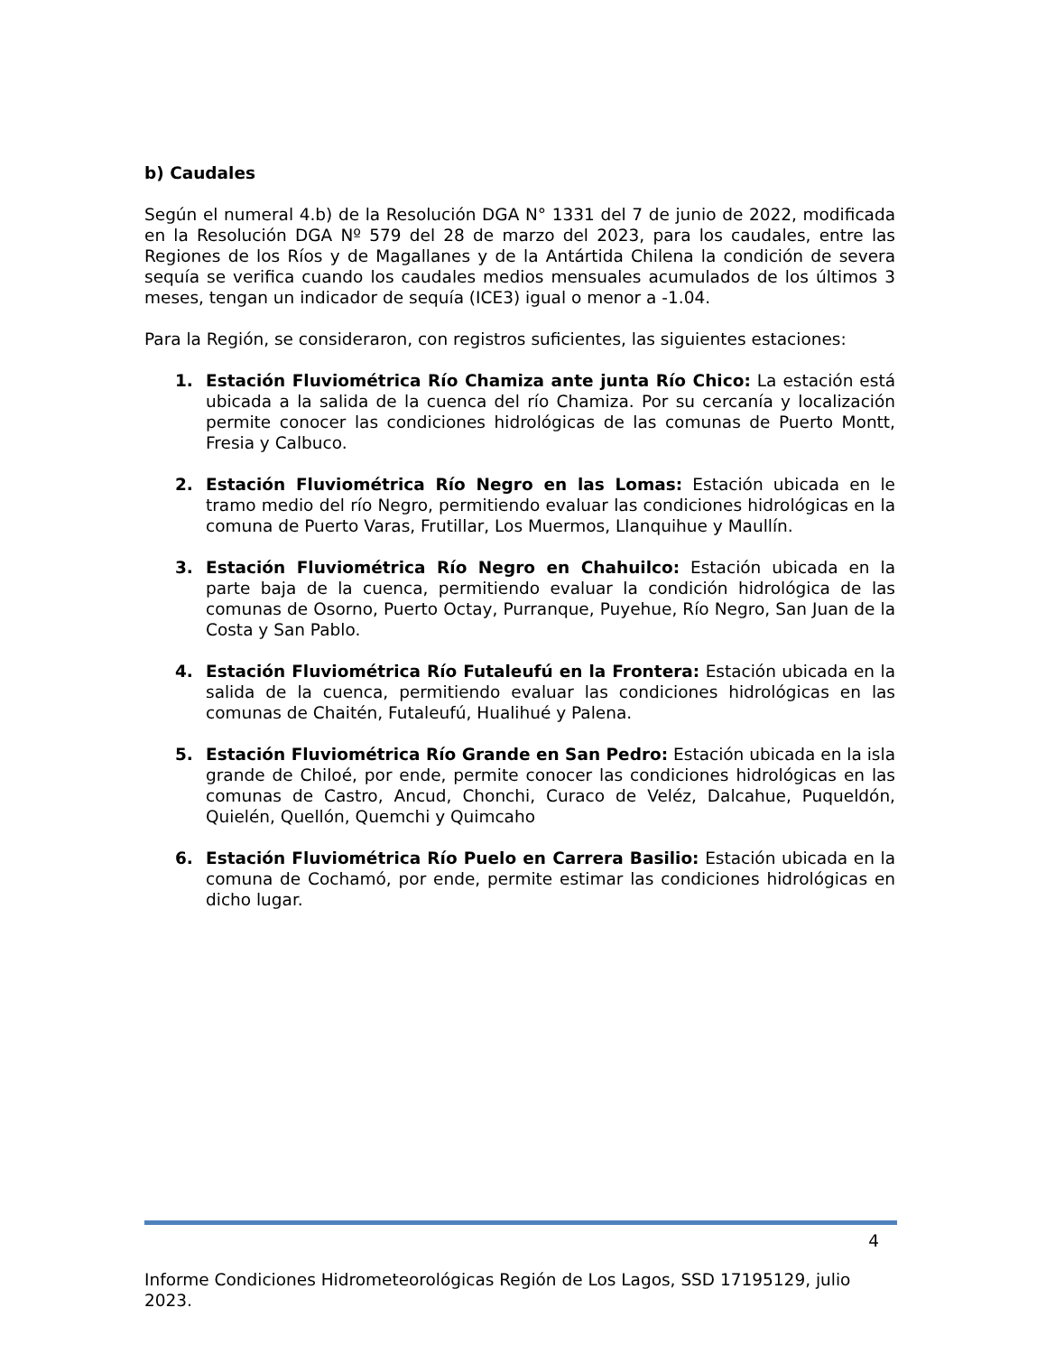b) Caudales
Según el numeral 4.b) de la Resolución DGA N° 1331 del 7 de junio de 2022, modificada en la Resolución DGA Nº 579 del 28 de marzo del 2023, para los caudales, entre las Regiones de los Ríos y de Magallanes y de la Antártida Chilena la condición de severa sequía se verifica cuando los caudales medios mensuales acumulados de los últimos 3 meses, tengan un indicador de sequía (ICE3) igual o menor a -1.04.
Para la Región, se consideraron, con registros suficientes, las siguientes estaciones:
1. Estación Fluviométrica Río Chamiza ante junta Río Chico: La estación está ubicada a la salida de la cuenca del río Chamiza. Por su cercanía y localización permite conocer las condiciones hidrológicas de las comunas de Puerto Montt, Fresia y Calbuco.
2. Estación Fluviométrica Río Negro en las Lomas: Estación ubicada en le tramo medio del río Negro, permitiendo evaluar las condiciones hidrológicas en la comuna de Puerto Varas, Frutillar, Los Muermos, Llanquihue y Maullín.
3. Estación Fluviométrica Río Negro en Chahuilco: Estación ubicada en la parte baja de la cuenca, permitiendo evaluar la condición hidrológica de las comunas de Osorno, Puerto Octay, Purranque, Puyehue, Río Negro, San Juan de la Costa y San Pablo.
4. Estación Fluviométrica Río Futaleufú en la Frontera: Estación ubicada en la salida de la cuenca, permitiendo evaluar las condiciones hidrológicas en las comunas de Chaitén, Futaleufú, Hualihué y Palena.
5. Estación Fluviométrica Río Grande en San Pedro: Estación ubicada en la isla grande de Chiloé, por ende, permite conocer las condiciones hidrológicas en las comunas de Castro, Ancud, Chonchi, Curaco de Veléz, Dalcahue, Puqueldón, Quielén, Quellón, Quemchi y Quimcaho
6. Estación Fluviométrica Río Puelo en Carrera Basilio: Estación ubicada en la comuna de Cochamó, por ende, permite estimar las condiciones hidrológicas en dicho lugar.
4
Informe Condiciones Hidrometeorológicas Región de Los Lagos, SSD 17195129, julio 2023.